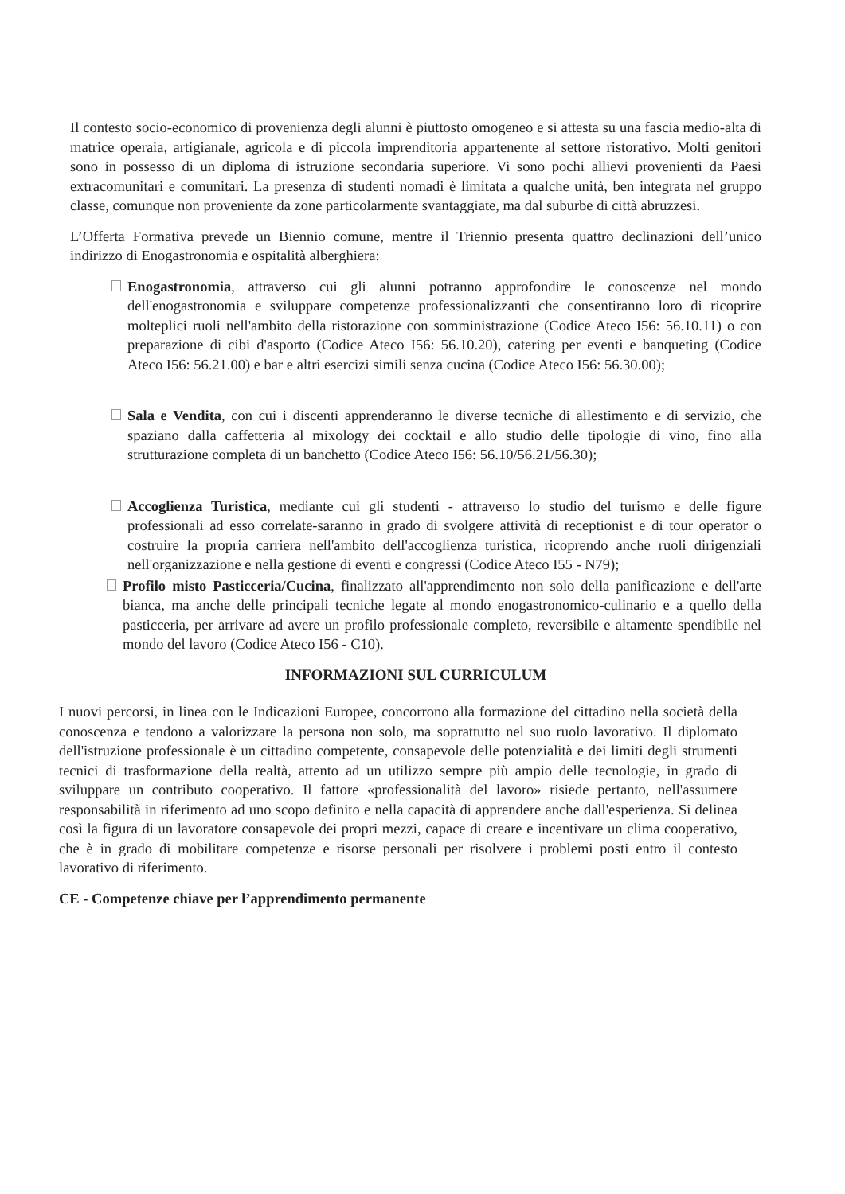Il contesto socio-economico di provenienza degli alunni è piuttosto omogeneo e si attesta su una fascia medio-alta di matrice operaia, artigianale, agricola e di piccola imprenditoria appartenente al settore ristorativo. Molti genitori sono in possesso di un diploma di istruzione secondaria superiore. Vi sono pochi allievi provenienti da Paesi extracomunitari e comunitari. La presenza di studenti nomadi è limitata a qualche unità, ben integrata nel gruppo classe, comunque non proveniente da zone particolarmente svantaggiate, ma dal suburbe di città abruzzesi.
L’Offerta Formativa prevede un Biennio comune, mentre il Triennio presenta quattro declinazioni dell’unico indirizzo di Enogastronomia e ospitalità alberghiera:
Enogastronomia, attraverso cui gli alunni potranno approfondire le conoscenze nel mondo dell'enogastronomia e sviluppare competenze professionalizzanti che consentiranno loro di ricoprire molteplici ruoli nell'ambito della ristorazione con somministrazione (Codice Ateco I56: 56.10.11) o con preparazione di cibi d'asporto (Codice Ateco I56: 56.10.20), catering per eventi e banqueting (Codice Ateco I56: 56.21.00) e bar e altri esercizi simili senza cucina (Codice Ateco I56: 56.30.00);
Sala e Vendita, con cui i discenti apprenderanno le diverse tecniche di allestimento e di servizio, che spaziano dalla caffetteria al mixology dei cocktail e allo studio delle tipologie di vino, fino alla strutturazione completa di un banchetto (Codice Ateco I56: 56.10/56.21/56.30);
Accoglienza Turistica, mediante cui gli studenti - attraverso lo studio del turismo e delle figure professionali ad esso correlate-saranno in grado di svolgere attività di receptionist e di tour operator o costruire la propria carriera nell'ambito dell'accoglienza turistica, ricoprendo anche ruoli dirigenziali nell'organizzazione e nella gestione di eventi e congressi (Codice Ateco I55 - N79);
Profilo misto Pasticceria/Cucina, finalizzato all'apprendimento non solo della panificazione e dell'arte bianca, ma anche delle principali tecniche legate al mondo enogastronomico-culinario e a quello della pasticceria, per arrivare ad avere un profilo professionale completo, reversibile e altamente spendibile nel mondo del lavoro (Codice Ateco I56 - C10).
INFORMAZIONI SUL CURRICULUM
I nuovi percorsi, in linea con le Indicazioni Europee, concorrono alla formazione del cittadino nella società della conoscenza e tendono a valorizzare la persona non solo, ma soprattutto nel suo ruolo lavorativo. Il diplomato dell'istruzione professionale è un cittadino competente, consapevole delle potenzialità e dei limiti degli strumenti tecnici di trasformazione della realtà, attento ad un utilizzo sempre più ampio delle tecnologie, in grado di sviluppare un contributo cooperativo. Il fattore «professionalità del lavoro» risiede pertanto, nell'assumere responsabilità in riferimento ad uno scopo definito e nella capacità di apprendere anche dall'esperienza. Si delinea così la figura di un lavoratore consapevole dei propri mezzi, capace di creare e incentivare un clima cooperativo, che è in grado di mobilitare competenze e risorse personali per risolvere i problemi posti entro il contesto lavorativo di riferimento.
CE - Competenze chiave per l’apprendimento permanente